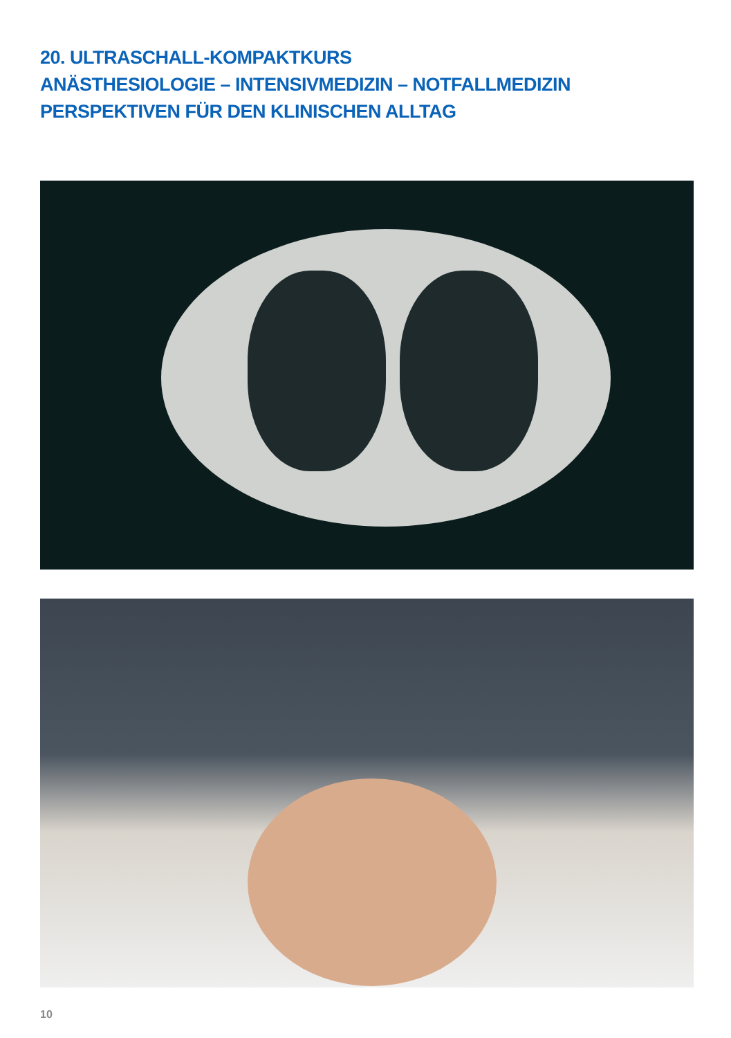20. ULTRASCHALL-KOMPAKTKURS
ANÄSTHESIOLOGIE – INTENSIVMEDIZIN – NOTFALLMEDIZIN
PERSPEKTIVEN FÜR DEN KLINISCHEN ALLTAG
10